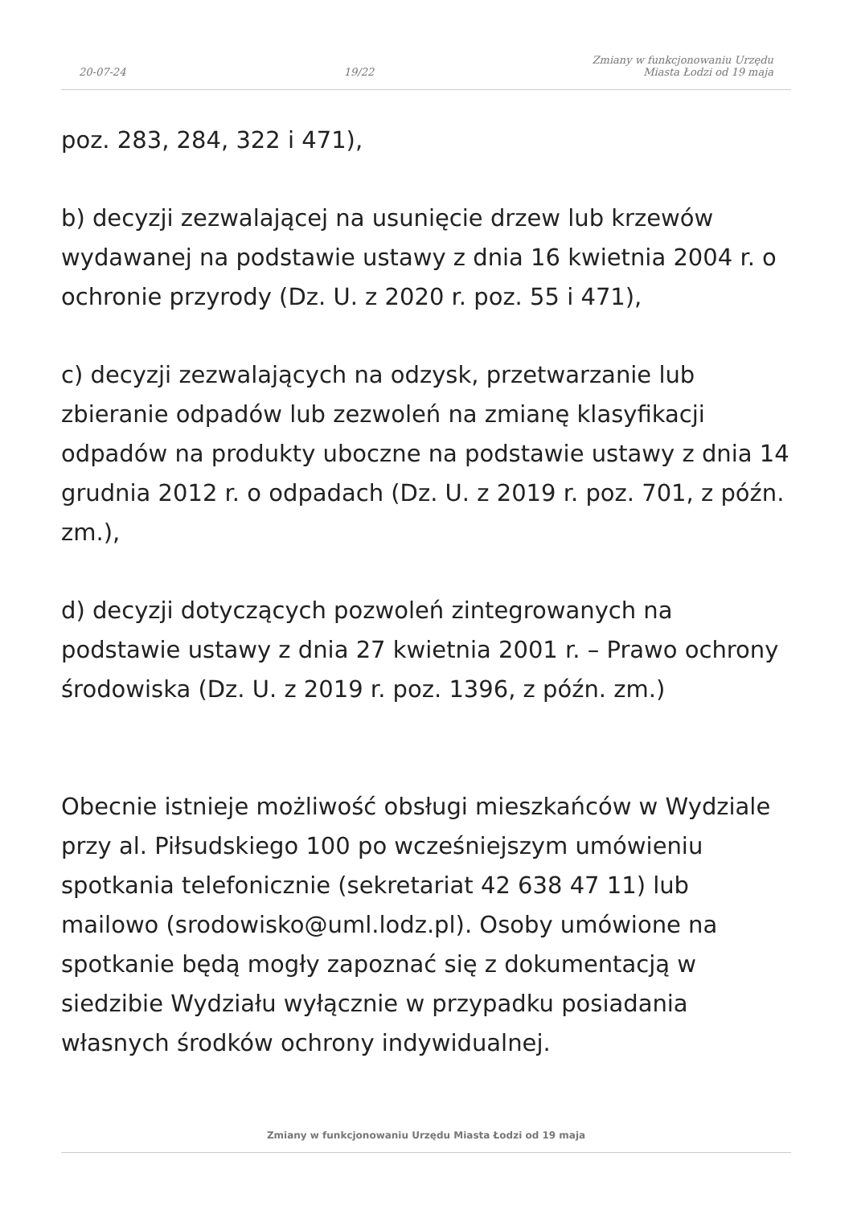20-07-24 19/22 Zmiany w funkcjonowaniu Urzędu
Miasta Łodzi od 19 maja
poz. 283, 284, 322 i 471),
b) decyzji zezwalającej na usunięcie drzew lub krzewów wydawanej na podstawie ustawy z dnia 16 kwietnia 2004 r. o ochronie przyrody (Dz. U. z 2020 r. poz. 55 i 471),
c) decyzji zezwalających na odzysk, przetwarzanie lub zbieranie odpadów lub zezwoleń na zmianę klasyfikacji odpadów na produkty uboczne na podstawie ustawy z dnia 14 grudnia 2012 r. o odpadach (Dz. U. z 2019 r. poz. 701, z późn. zm.),
d) decyzji dotyczących pozwoleń zintegrowanych na podstawie ustawy z dnia 27 kwietnia 2001 r. – Prawo ochrony środowiska (Dz. U. z 2019 r. poz. 1396, z późn. zm.)
Obecnie istnieje możliwość obsługi mieszkańców w Wydziale przy al. Piłsudskiego 100 po wcześniejszym umówieniu spotkania telefonicznie (sekretariat 42 638 47 11) lub mailowo (srodowisko@uml.lodz.pl). Osoby umówione na spotkanie będą mogły zapoznać się z dokumentacją w siedzibie Wydziału wyłącznie w przypadku posiadania własnych środków ochrony indywidualnej.
Zmiany w funkcjonowaniu Urzędu Miasta Łodzi od 19 maja